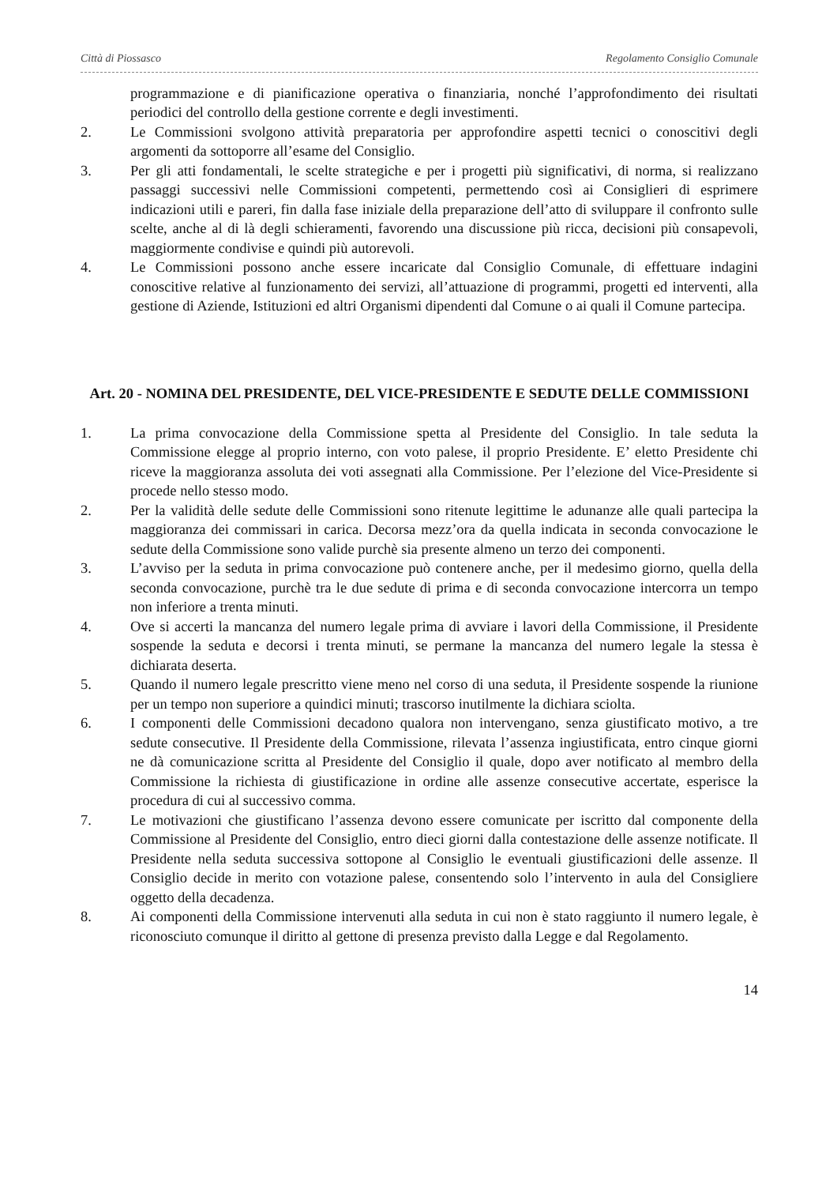Città di Piossasco Regolamento Consiglio Comunale
programmazione e di pianificazione operativa o finanziaria, nonché l’approfondimento dei risultati periodici del controllo della gestione corrente e degli investimenti.
2. Le Commissioni svolgono attività preparatoria per approfondire aspetti tecnici o conoscitivi degli argomenti da sottoporre all’esame del Consiglio.
3. Per gli atti fondamentali, le scelte strategiche e per i progetti più significativi, di norma, si realizzano passaggi successivi nelle Commissioni competenti, permettendo così ai Consiglieri di esprimere indicazioni utili e pareri, fin dalla fase iniziale della preparazione dell’atto di sviluppare il confronto sulle scelte, anche al di là degli schieramenti, favorendo una discussione più ricca, decisioni più consapevoli, maggiormente condivise e quindi più autorevoli.
4. Le Commissioni possono anche essere incaricate dal Consiglio Comunale, di effettuare indagini conoscitive relative al funzionamento dei servizi, all’attuazione di programmi, progetti ed interventi, alla gestione di Aziende, Istituzioni ed altri Organismi dipendenti dal Comune o ai quali il Comune partecipa.
Art. 20 - NOMINA DEL PRESIDENTE, DEL VICE-PRESIDENTE E SEDUTE DELLE COMMISSIONI
1. La prima convocazione della Commissione spetta al Presidente del Consiglio. In tale seduta la Commissione elegge al proprio interno, con voto palese, il proprio Presidente. E’ eletto Presidente chi riceve la maggioranza assoluta dei voti assegnati alla Commissione. Per l’elezione del Vice-Presidente si procede nello stesso modo.
2. Per la validità delle sedute delle Commissioni sono ritenute legittime le adunanze alle quali partecipa la maggioranza dei commissari in carica. Decorsa mezz’ora da quella indicata in seconda convocazione le sedute della Commissione sono valide purchè sia presente almeno un terzo dei componenti.
3. L’avviso per la seduta in prima convocazione può contenere anche, per il medesimo giorno, quella della seconda convocazione, purchè tra le due sedute di prima e di seconda convocazione intercorra un tempo non inferiore a trenta minuti.
4. Ove si accerti la mancanza del numero legale prima di avviare i lavori della Commissione, il Presidente sospende la seduta e decorsi i trenta minuti, se permane la mancanza del numero legale la stessa è dichiarata deserta.
5. Quando il numero legale prescritto viene meno nel corso di una seduta, il Presidente sospende la riunione per un tempo non superiore a quindici minuti; trascorso inutilmente la dichiara sciolta.
6. I componenti delle Commissioni decadono qualora non intervengano, senza giustificato motivo, a tre sedute consecutive. Il Presidente della Commissione, rilevata l’assenza ingiustificata, entro cinque giorni ne dà comunicazione scritta al Presidente del Consiglio il quale, dopo aver notificato al membro della Commissione la richiesta di giustificazione in ordine alle assenze consecutive accertate, esperisce la procedura di cui al successivo comma.
7. Le motivazioni che giustificano l’assenza devono essere comunicate per iscritto dal componente della Commissione al Presidente del Consiglio, entro dieci giorni dalla contestazione delle assenze notificate. Il Presidente nella seduta successiva sottopone al Consiglio le eventuali giustificazioni delle assenze. Il Consiglio decide in merito con votazione palese, consentendo solo l’intervento in aula del Consigliere oggetto della decadenza.
8. Ai componenti della Commissione intervenuti alla seduta in cui non è stato raggiunto il numero legale, è riconosciuto comunque il diritto al gettone di presenza previsto dalla Legge e dal Regolamento.
14